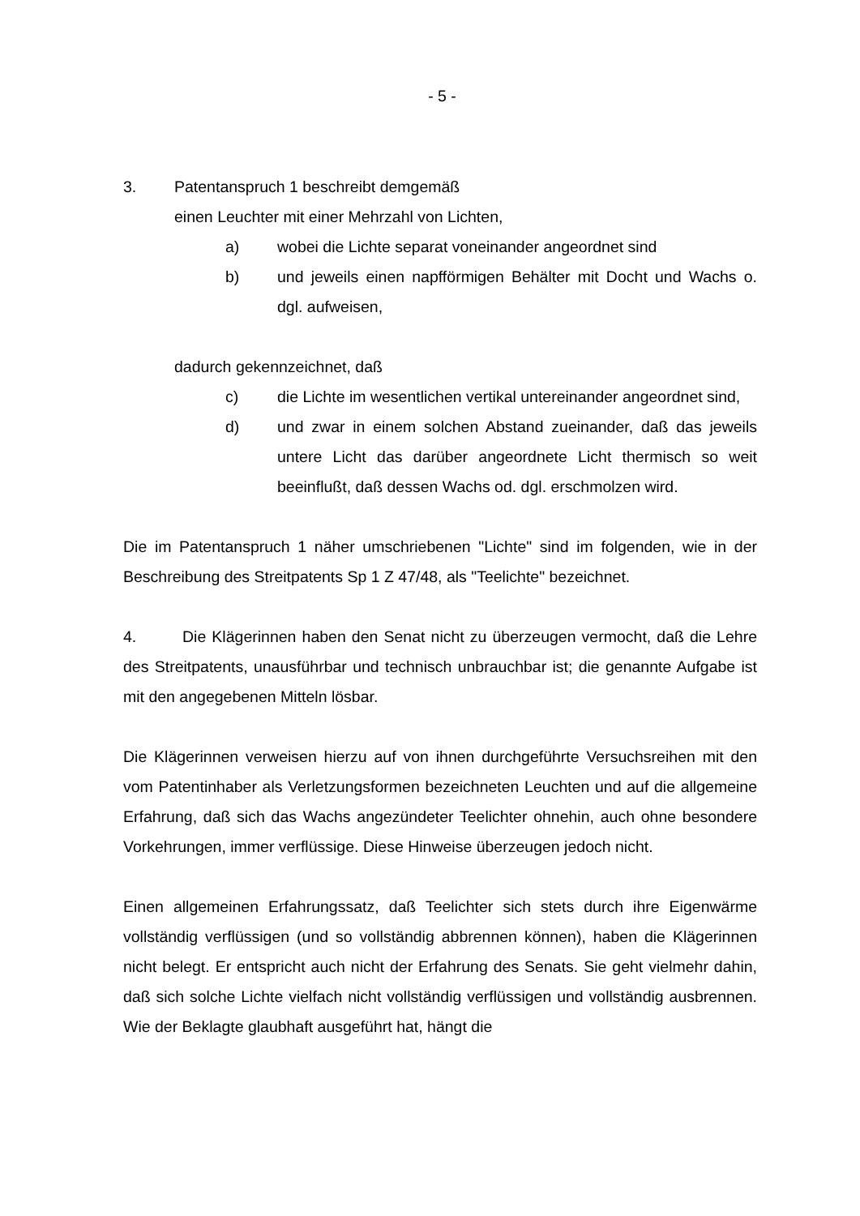- 5 -
3. Patentanspruch 1 beschreibt demgemäß
einen Leuchter mit einer Mehrzahl von Lichten,
a) wobei die Lichte separat voneinander angeordnet sind
b) und jeweils einen napfförmigen Behälter mit Docht und Wachs o. dgl. aufweisen,
dadurch gekennzeichnet, daß
c) die Lichte im wesentlichen vertikal untereinander angeordnet sind,
d) und zwar in einem solchen Abstand zueinander, daß das jeweils untere Licht das darüber angeordnete Licht thermisch so weit beeinflußt, daß dessen Wachs od. dgl. erschmolzen wird.
Die im Patentanspruch 1 näher umschriebenen "Lichte" sind im folgenden, wie in der Beschreibung des Streitpatents Sp 1 Z 47/48, als "Teelichte" bezeichnet.
4. Die Klägerinnen haben den Senat nicht zu überzeugen vermocht, daß die Lehre des Streitpatents, unausführbar und technisch unbrauchbar ist; die genannte Aufgabe ist mit den angegebenen Mitteln lösbar.
Die Klägerinnen verweisen hierzu auf von ihnen durchgeführte Versuchsreihen mit den vom Patentinhaber als Verletzungsformen bezeichneten Leuchten und auf die allgemeine Erfahrung, daß sich das Wachs angezündeter Teelichter ohnehin, auch ohne besondere Vorkehrungen, immer verflüssige. Diese Hinweise überzeugen jedoch nicht.
Einen allgemeinen Erfahrungssatz, daß Teelichter sich stets durch ihre Eigenwärme vollständig verflüssigen (und so vollständig abbrennen können), haben die Klägerinnen nicht belegt. Er entspricht auch nicht der Erfahrung des Senats. Sie geht vielmehr dahin, daß sich solche Lichte vielfach nicht vollständig verflüssigen und vollständig ausbrennen. Wie der Beklagte glaubhaft ausgeführt hat, hängt die